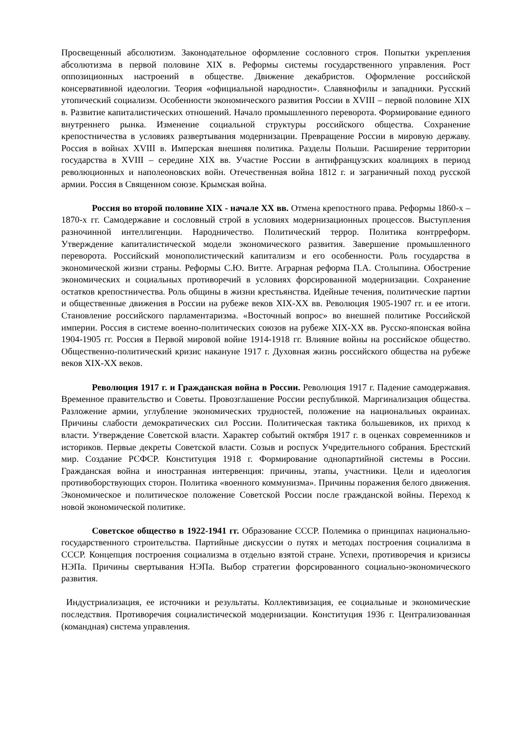Просвещенный абсолютизм. Законодательное оформление сословного строя. Попытки укрепления абсолютизма в первой половине XIX в. Реформы системы государственного управления. Рост оппозиционных настроений в обществе. Движение декабристов. Оформление российской консервативной идеологии. Теория «официальной народности». Славянофилы и западники. Русский утопический социализм. Особенности экономического развития России в XVIII – первой половине XIX в. Развитие капиталистических отношений. Начало промышленного переворота. Формирование единого внутреннего рынка. Изменение социальной структуры российского общества. Сохранение крепостничества в условиях развертывания модернизации. Превращение России в мировую державу. Россия в войнах XVIII в. Имперская внешняя политика. Разделы Польши. Расширение территории государства в XVIII – середине XIX вв. Участие России в антифранцузских коалициях в период революционных и наполеоновских войн. Отечественная война 1812 г. и заграничный поход русской армии. Россия в Священном союзе. Крымская война.
Россия во второй половине XIX - начале XX вв. Отмена крепостного права. Реформы 1860-х – 1870-х гг. Самодержавие и сословный строй в условиях модернизационных процессов. Выступления разночинной интеллигенции. Народничество. Политический террор. Политика контрреформ. Утверждение капиталистической модели экономического развития. Завершение промышленного переворота. Российский монополистический капитализм и его особенности. Роль государства в экономической жизни страны. Реформы С.Ю. Витте. Аграрная реформа П.А. Столыпина. Обострение экономических и социальных противоречий в условиях форсированной модернизации. Сохранение остатков крепостничества. Роль общины в жизни крестьянства. Идейные течения, политические партии и общественные движения в России на рубеже веков XIX-XX вв. Революция 1905-1907 гг. и ее итоги. Становление российского парламентаризма. «Восточный вопрос» во внешней политике Российской империи. Россия в системе военно-политических союзов на рубеже XIX-XX вв. Русско-японская война 1904-1905 гг. Россия в Первой мировой войне 1914-1918 гг. Влияние войны на российское общество. Общественно-политический кризис накануне 1917 г. Духовная жизнь российского общества на рубеже веков XIX-XX веков.
Революция 1917 г. и Гражданская война в России. Революция 1917 г. Падение самодержавия. Временное правительство и Советы. Провозглашение России республикой. Маргинализация общества. Разложение армии, углубление экономических трудностей, положение на национальных окраинах. Причины слабости демократических сил России. Политическая тактика большевиков, их приход к власти. Утверждение Советской власти. Характер событий октября 1917 г. в оценках современников и историков. Первые декреты Советской власти. Созыв и роспуск Учредительного собрания. Брестский мир. Создание РСФСР. Конституция 1918 г. Формирование однопартийной системы в России. Гражданская война и иностранная интервенция: причины, этапы, участники. Цели и идеология противоборствующих сторон. Политика «военного коммунизма». Причины поражения белого движения. Экономическое и политическое положение Советской России после гражданской войны. Переход к новой экономической политике.
Советское общество в 1922-1941 гг. Образование СССР. Полемика о принципах национально-государственного строительства. Партийные дискуссии о путях и методах построения социализма в СССР. Концепция построения социализма в отдельно взятой стране. Успехи, противоречия и кризисы НЭПа. Причины свертывания НЭПа. Выбор стратегии форсированного социально-экономического развития.
Индустриализация, ее источники и результаты. Коллективизация, ее социальные и экономические последствия. Противоречия социалистической модернизации. Конституция 1936 г. Централизованная (командная) система управления.